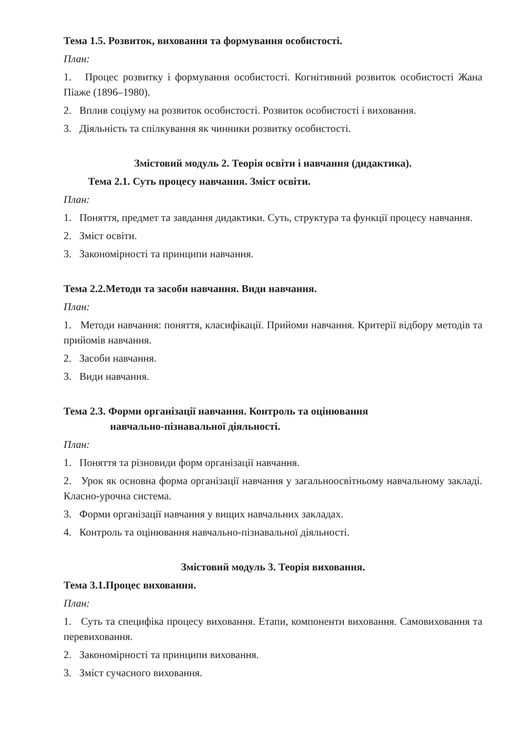Тема 1.5. Розвиток, виховання та формування особистості.
План:
1. Процес розвитку і формування особистості. Когнітивний розвиток особистості Жана Піаже (1896–1980).
2. Вплив соціуму на розвиток особистості. Розвиток особистості і виховання.
3. Діяльність та спілкування як чинники розвитку особистості.
Змістовий модуль 2. Теорія освіти і навчання (дидактика).
Тема 2.1. Суть процесу навчання. Зміст освіти.
План:
1. Поняття, предмет та завдання дидактики. Суть, структура та функції процесу навчання.
2. Зміст освіти.
3. Закономірності та принципи навчання.
Тема 2.2.Методи та засоби навчання. Види навчання.
План:
1. Методи навчання: поняття, класифікації. Прийоми навчання. Критерії відбору методів та прийомів навчання.
2. Засоби навчання.
3. Види навчання.
Тема 2.3. Форми організації навчання. Контроль та оцінювання
навчально-пізнавальної діяльності.
План:
1. Поняття та різновиди форм організації навчання.
2. Урок як основна форма організації навчання у загальноосвітньому навчальному закладі. Класно-урочна система.
3. Форми організації навчання у вищих навчальних закладах.
4. Контроль та оцінювання навчально-пізнавальної діяльності.
Змістовий модуль 3. Теорія виховання.
Тема 3.1.Процес виховання.
План:
1. Суть та специфіка процесу виховання. Етапи, компоненти виховання. Самовиховання та перевиховання.
2. Закономірності та принципи виховання.
3. Зміст сучасного виховання.